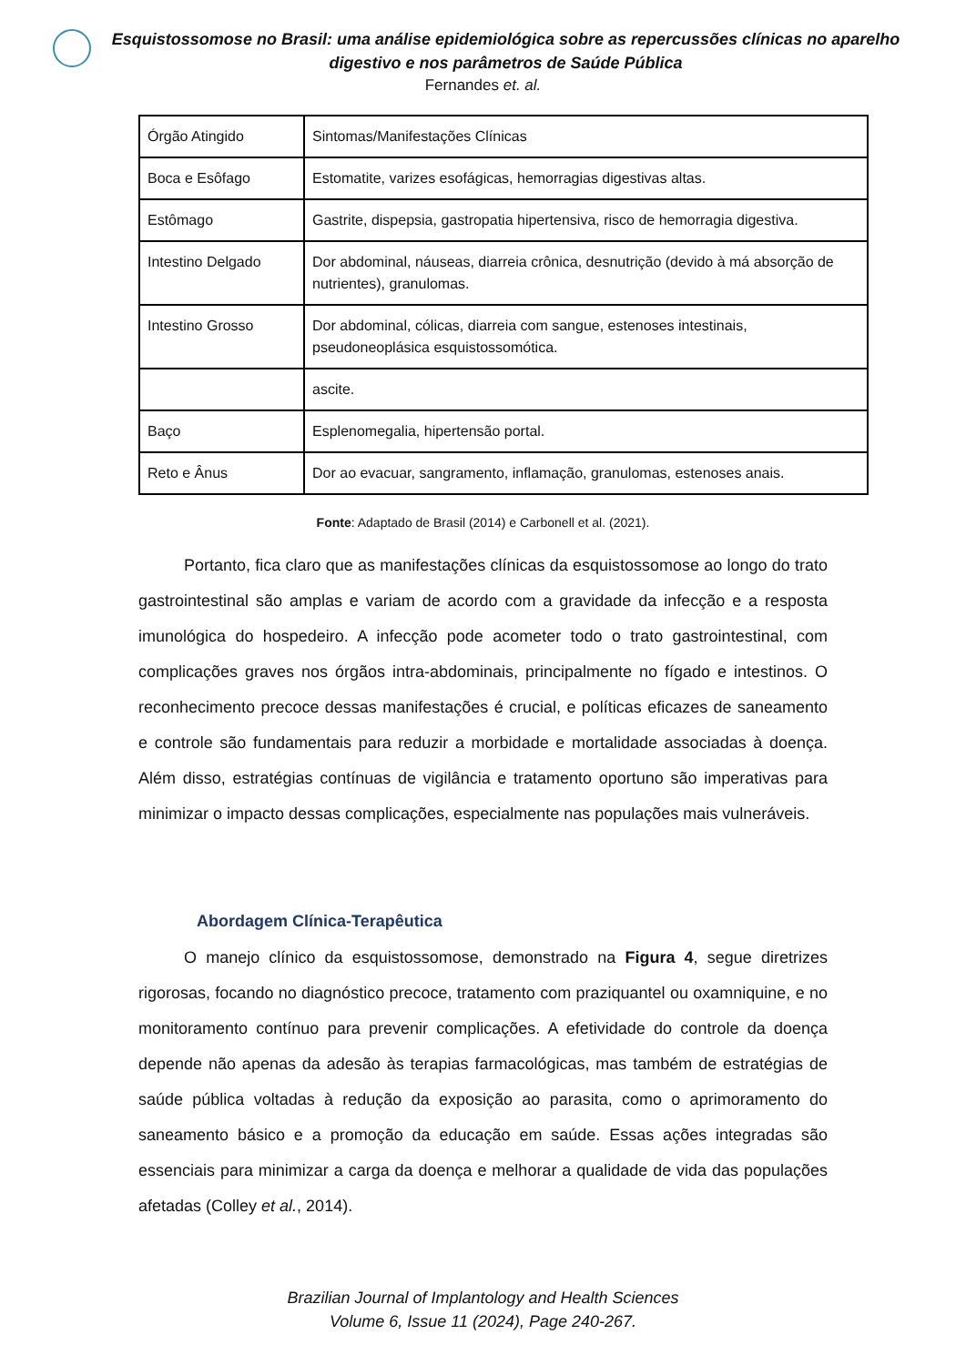Esquistossomose no Brasil: uma análise epidemiológica sobre as repercussões clínicas no aparelho digestivo e nos parâmetros de Saúde Pública
Fernandes et. al.
| Órgão Atingido | Sintomas/Manifestações Clínicas |
| Boca e Esôfago | Estomatite, varizes esofágicas, hemorragias digestivas altas. |
| Estômago | Gastrite, dispepsia, gastropatia hipertensiva, risco de hemorragia digestiva. |
| Intestino Delgado | Dor abdominal, náuseas, diarreia crônica, desnutrição (devido à má absorção de nutrientes), granulomas. |
| Intestino Grosso | Dor abdominal, cólicas, diarreia com sangue, estenoses intestinais, pseudoneoplásica esquistossomótica. |
| | ascite. |
| Baço | Esplenomegalia, hipertensão portal. |
| Reto e Ânus | Dor ao evacuar, sangramento, inflamação, granulomas, estenoses anais. |
Fonte: Adaptado de Brasil (2014) e Carbonell et al. (2021).
Portanto, fica claro que as manifestações clínicas da esquistossomose ao longo do trato gastrointestinal são amplas e variam de acordo com a gravidade da infecção e a resposta imunológica do hospedeiro. A infecção pode acometer todo o trato gastrointestinal, com complicações graves nos órgãos intra-abdominais, principalmente no fígado e intestinos. O reconhecimento precoce dessas manifestações é crucial, e políticas eficazes de saneamento e controle são fundamentais para reduzir a morbidade e mortalidade associadas à doença. Além disso, estratégias contínuas de vigilância e tratamento oportuno são imperativas para minimizar o impacto dessas complicações, especialmente nas populações mais vulneráveis.
Abordagem Clínica-Terapêutica
O manejo clínico da esquistossomose, demonstrado na Figura 4, segue diretrizes rigorosas, focando no diagnóstico precoce, tratamento com praziquantel ou oxamniquine, e no monitoramento contínuo para prevenir complicações. A efetividade do controle da doença depende não apenas da adesão às terapias farmacológicas, mas também de estratégias de saúde pública voltadas à redução da exposição ao parasita, como o aprimoramento do saneamento básico e a promoção da educação em saúde. Essas ações integradas são essenciais para minimizar a carga da doença e melhorar a qualidade de vida das populações afetadas (Colley et al., 2014).
Brazilian Journal of Implantology and Health Sciences
Volume 6, Issue 11 (2024), Page 240-267.